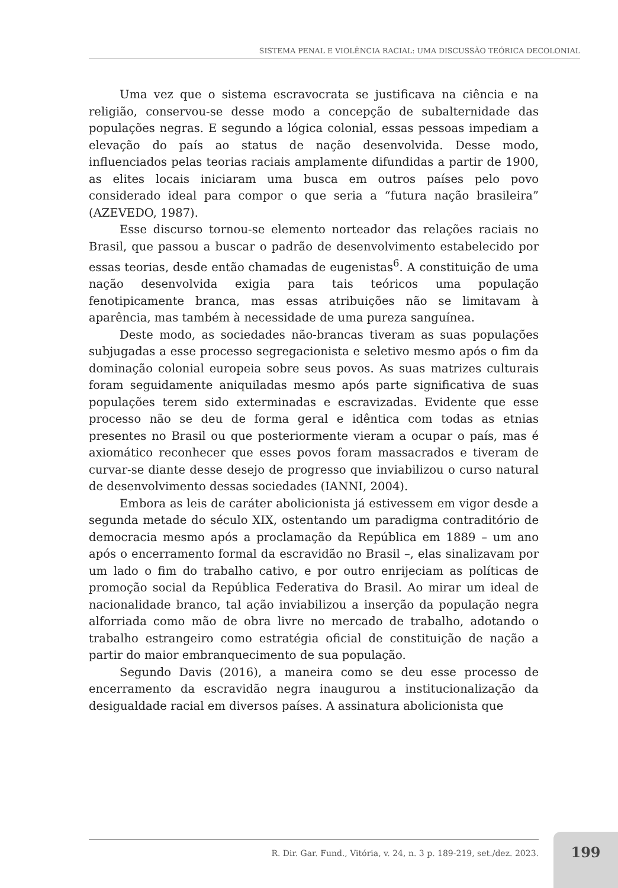SISTEMA PENAL E VIOLÊNCIA RACIAL: UMA DISCUSSÃO TEÓRICA DECOLONIAL
Uma vez que o sistema escravocrata se justificava na ciência e na religião, conservou-se desse modo a concepção de subalternidade das populações negras. E segundo a lógica colonial, essas pessoas impediam a elevação do país ao status de nação desenvolvida. Desse modo, influenciados pelas teorias raciais amplamente difundidas a partir de 1900, as elites locais iniciaram uma busca em outros países pelo povo considerado ideal para compor o que seria a “futura nação brasileira” (AZEVEDO, 1987).
Esse discurso tornou-se elemento norteador das relações raciais no Brasil, que passou a buscar o padrão de desenvolvimento estabelecido por essas teorias, desde então chamadas de eugenistas<sup>6</sup>. A constituição de uma nação desenvolvida exigia para tais teóricos uma população fenotipicamente branca, mas essas atribuições não se limitavam à aparência, mas também à necessidade de uma pureza sanguínea.
Deste modo, as sociedades não-brancas tiveram as suas populações subjugadas a esse processo segregacionista e seletivo mesmo após o fim da dominação colonial europeia sobre seus povos. As suas matrizes culturais foram seguidamente aniquiladas mesmo após parte significativa de suas populações terem sido exterminadas e escravizadas. Evidente que esse processo não se deu de forma geral e idêntica com todas as etnias presentes no Brasil ou que posteriormente vieram a ocupar o país, mas é axiomático reconhecer que esses povos foram massacrados e tiveram de curvar-se diante desse desejo de progresso que inviabilizou o curso natural de desenvolvimento dessas sociedades (IANNI, 2004).
Embora as leis de caráter abolicionista já estivessem em vigor desde a segunda metade do século XIX, ostentando um paradigma contraditório de democracia mesmo após a proclamação da República em 1889 – um ano após o encerramento formal da escravidão no Brasil –, elas sinalizavam por um lado o fim do trabalho cativo, e por outro enrijeciam as políticas de promoção social da República Federativa do Brasil. Ao mirar um ideal de nacionalidade branco, tal ação inviabilizou a inserção da população negra alforriada como mão de obra livre no mercado de trabalho, adotando o trabalho estrangeiro como estratégia oficial de constituição de nação a partir do maior embranquecimento de sua população.
Segundo Davis (2016), a maneira como se deu esse processo de encerramento da escravidão negra inaugurou a institucionalização da desigualdade racial em diversos países. A assinatura abolicionista que
R. Dir. Gar. Fund., Vitória, v. 24, n. 3 p. 189-219, set./dez. 2023. 199